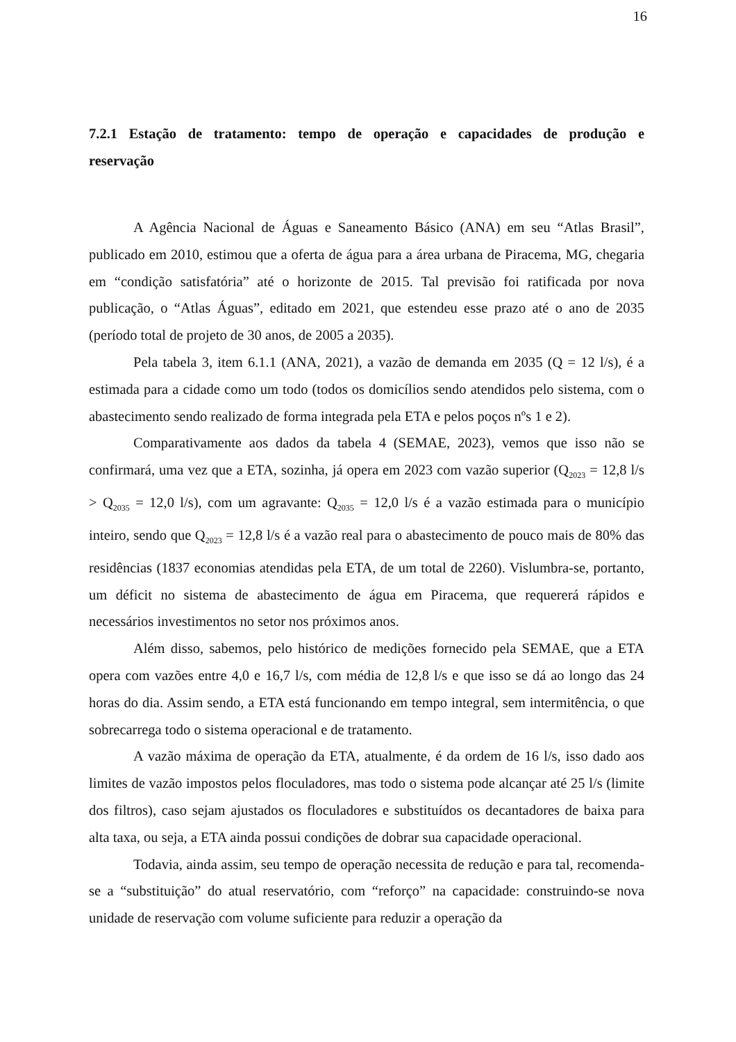16
7.2.1 Estação de tratamento: tempo de operação e capacidades de produção e reservação
A Agência Nacional de Águas e Saneamento Básico (ANA) em seu “Atlas Brasil”, publicado em 2010, estimou que a oferta de água para a área urbana de Piracema, MG, chegaria em “condição satisfatória” até o horizonte de 2015. Tal previsão foi ratificada por nova publicação, o “Atlas Águas”, editado em 2021, que estendeu esse prazo até o ano de 2035 (período total de projeto de 30 anos, de 2005 a 2035).
Pela tabela 3, item 6.1.1 (ANA, 2021), a vazão de demanda em 2035 (Q = 12 l/s), é a estimada para a cidade como um todo (todos os domicílios sendo atendidos pelo sistema, com o abastecimento sendo realizado de forma integrada pela ETA e pelos poços nºs 1 e 2).
Comparativamente aos dados da tabela 4 (SEMAE, 2023), vemos que isso não se confirmará, uma vez que a ETA, sozinha, já opera em 2023 com vazão superior (Q<sub>2023</sub> = 12,8 l/s > Q<sub>2035</sub> = 12,0 l/s), com um agravante: Q<sub>2035</sub> = 12,0 l/s é a vazão estimada para o município inteiro, sendo que Q<sub>2023</sub> = 12,8 l/s é a vazão real para o abastecimento de pouco mais de 80% das residências (1837 economias atendidas pela ETA, de um total de 2260). Vislumbra-se, portanto, um déficit no sistema de abastecimento de água em Piracema, que requererá rápidos e necessários investimentos no setor nos próximos anos.
Além disso, sabemos, pelo histórico de medições fornecido pela SEMAE, que a ETA opera com vazões entre 4,0 e 16,7 l/s, com média de 12,8 l/s e que isso se dá ao longo das 24 horas do dia. Assim sendo, a ETA está funcionando em tempo integral, sem intermitência, o que sobrecarrega todo o sistema operacional e de tratamento.
A vazão máxima de operação da ETA, atualmente, é da ordem de 16 l/s, isso dado aos limites de vazão impostos pelos floculadores, mas todo o sistema pode alcançar até 25 l/s (limite dos filtros), caso sejam ajustados os floculadores e substituídos os decantadores de baixa para alta taxa, ou seja, a ETA ainda possui condições de dobrar sua capacidade operacional.
Todavia, ainda assim, seu tempo de operação necessita de redução e para tal, recomenda-se a “substituição” do atual reservatório, com “reforço” na capacidade: construindo-se nova unidade de reservação com volume suficiente para reduzir a operação da